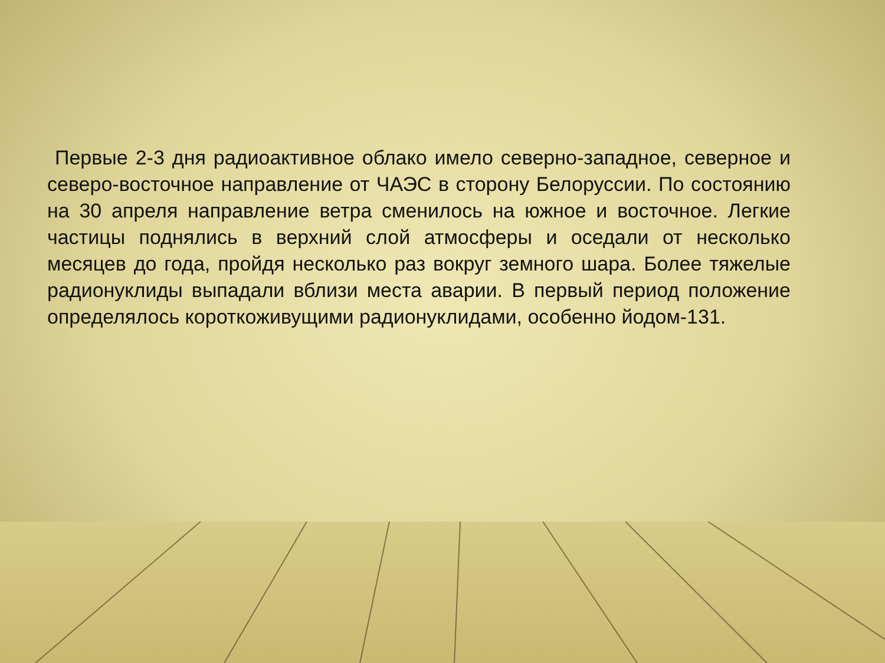Первые 2-3 дня радиоактивное облако имело северно-западное, северное и северо-восточное направление от ЧАЭС в сторону Белоруссии. По состоянию на 30 апреля направление ветра сменилось на южное и восточное. Легкие частицы поднялись в верхний слой атмосферы и оседали от несколько месяцев до года, пройдя несколько раз вокруг земного шара. Более тяжелые радионуклиды выпадали вблизи места аварии. В первый период положение определялось короткоживущими радионуклидами, особенно йодом-131.